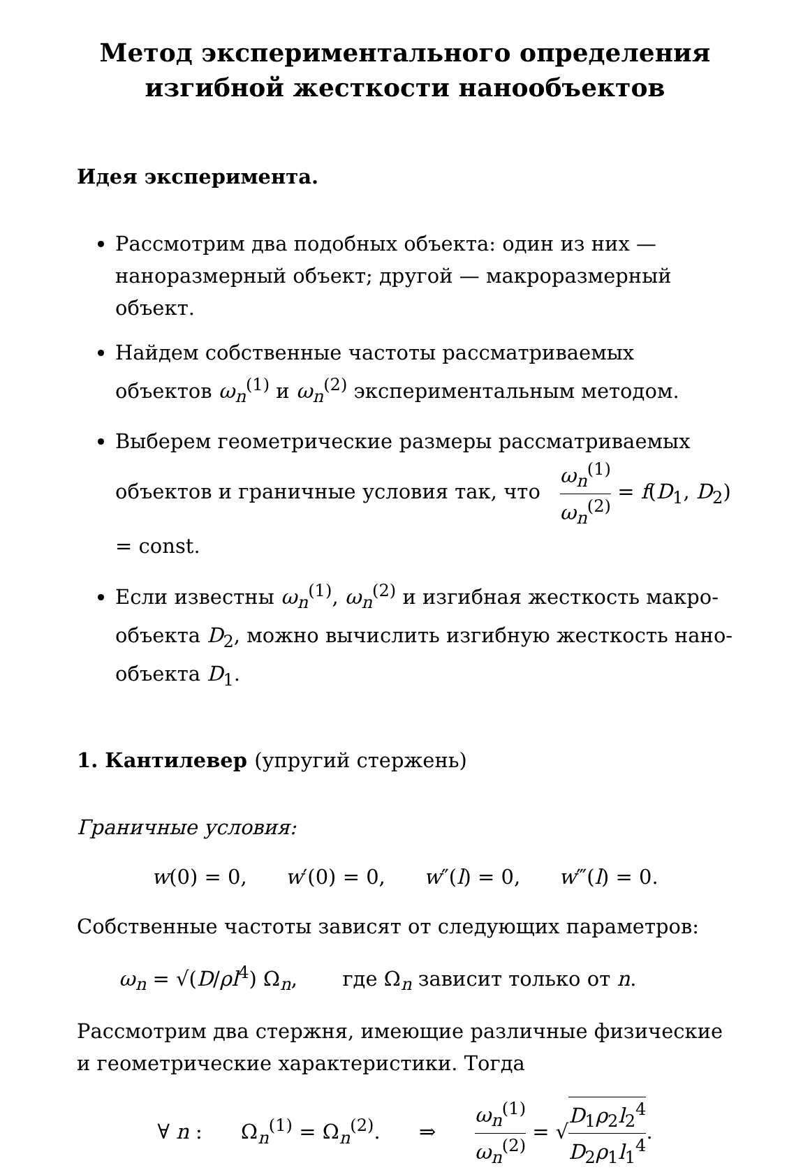Метод экспериментального определения
изгибной жесткости нанообъектов
Идея эксперимента.
Рассмотрим два подобных объекта: один из них — наноразмерный объект; другой — макроразмерный объект.
Найдем собственные частоты рассматриваемых объектов ω<sub>n</sub><sup>(1)</sup> и ω<sub>n</sub><sup>(2)</sup> экспериментальным методом.
Выберем геометрические размеры рассматриваемых объектов и граничные условия так, что ω<sub>n</sub><sup>(1)</sup> ω<sub>n</sub><sup>(2)</sup> = f(D<sub>1</sub>, D<sub>2</sub>) = const.
Если известны ω<sub>n</sub><sup>(1)</sup>, ω<sub>n</sub><sup>(2)</sup> и изгибная жесткость макро-объекта D<sub>2</sub>, можно вычислить изгибную жесткость нано-объекта D<sub>1</sub>.
1. Кантилевер (упругий стержень)
Граничные условия:
w(0) = 0, w′(0) = 0, w″(l) = 0, w‴(l) = 0.
Собственные частоты зависят от следующих параметров:
ω<sub>n</sub> = √(D/ρl<sup>4</sup>) Ω<sub>n</sub>, где Ω<sub>n</sub> зависит только от n.
Рассмотрим два стержня, имеющие различные физические и геометрические характеристики. Тогда
∀ n : Ω<sub>n</sub><sup>(1)</sup> = Ω<sub>n</sub><sup>(2)</sup>. ⇒ ω<sub>n</sub><sup>(1)</sup> ω<sub>n</sub><sup>(2)</sup> = √D<sub>1</sub>ρ<sub>2</sub>l<sub>2</sub><sup>4</sup> D<sub>2</sub>ρ<sub>1</sub>l<sub>1</sub><sup>4</sup>.